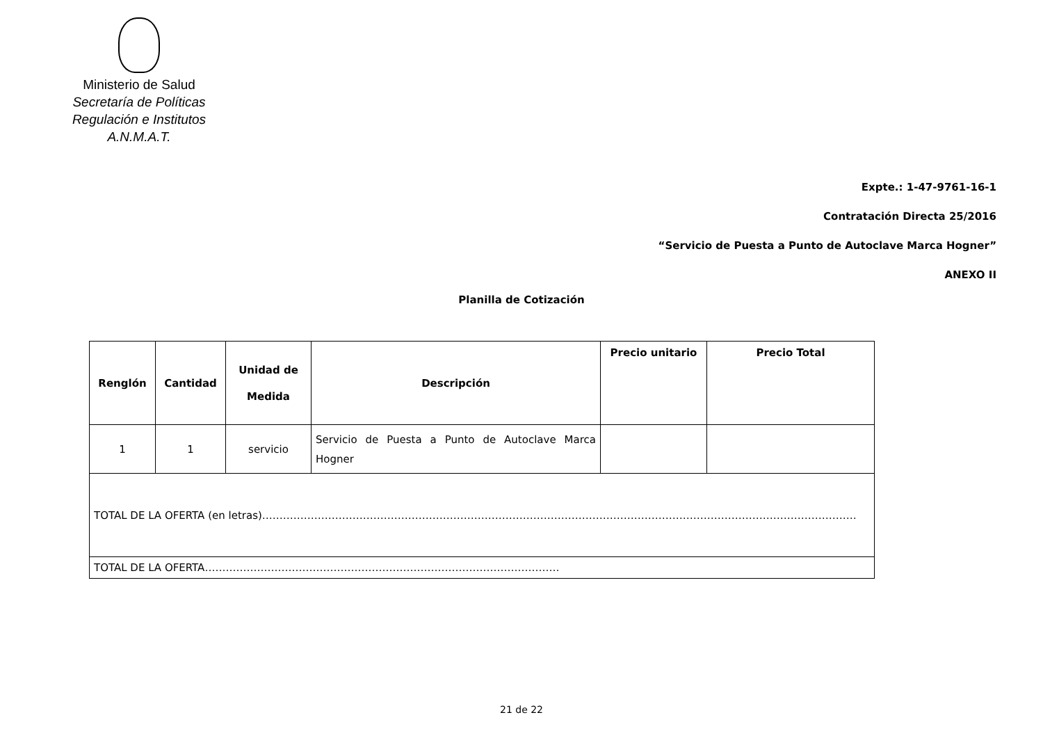Ministerio de Salud
Secretaría de Políticas
Regulación e Institutos
A.N.M.A.T.
Expte.: 1-47-9761-16-1
Contratación Directa 25/2016
“Servicio de Puesta a Punto de Autoclave Marca Hogner”
ANEXO II
Planilla de Cotización
| Renglón | Cantidad | Unidad de Medida | Descripción | Precio unitario | Precio Total |
| --- | --- | --- | --- | --- | --- |
| 1 | 1 | servicio | Servicio de Puesta a Punto de Autoclave Marca Hogner | | |
| TOTAL DE LA OFERTA (en letras)……………………………………………………………………………………………………………………………………………………… | | | | | |
| TOTAL DE LA OFERTA………………………………………………………………………………………… | | | | | |
21 de 22